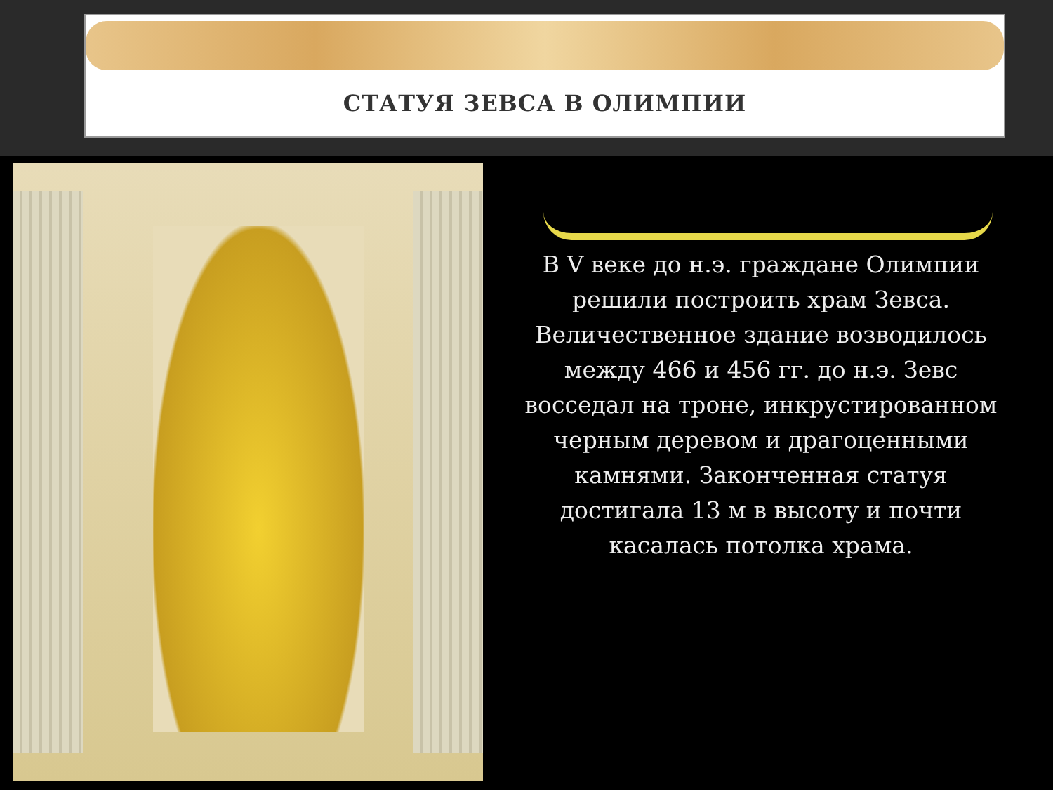СТАТУЯ ЗЕВСА В ОЛИМПИИ
В V веке до н.э. граждане Олимпии решили построить храм Зевса. Величественное здание возводилось между 466 и 456 гг. до н.э. Зевс восседал на троне, инкрустированном черным деревом и драгоценными камнями. Законченная статуя достигала 13 м в высоту и почти касалась потолка храма.